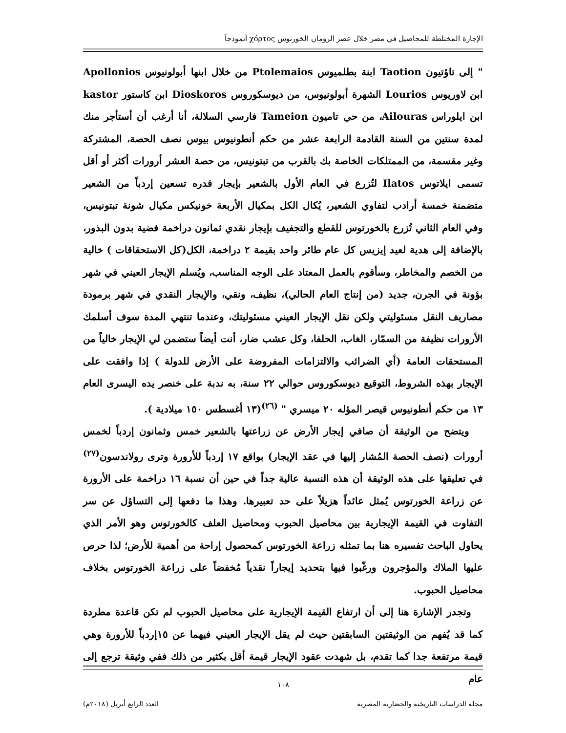الإجارة المختلطة للمحاصيل في مصر خلال عصر الرومان الخورتوس χόρτος أنموذجاً
" إلى تاؤتيون Taotion ابنة بطلميوس Ptolemaios من خلال ابنها أبولونيوس Apollonios ابن لاوريوس Lourios الشهرة أبولونيوس، من ديوسكوروس Dioskoros ابن كاستور kastor ابن ايلوراس Ailouras، من حي تاميون Tameion فارسي السلالة، أنا أرغب أن أستأجر منك لمدة سنتين من السنة القادمة الرابعة عشر من حكم أنطونيوس بيوس نصف الحصة، المشتركة وغير مقسمة، من الممتلكات الخاصة بك بالقرب من تبتونيس، من حصة العشر أرورات أكثر أو أقل تسمى ايلاتوس Ilatos لتُزرع في العام الأول بالشعير بإيجار قدره تسعين إردباً من الشعير متضمنة خمسة أرادب لتفاوي الشعير، يُكال الكل بمكيال الأربعة خونيكس مكيال شونة تبتونيس، وفي العام الثاني تُزرع بالخورتوس للقطع والتجفيف بإيجار نقدي ثمانون دراخمة فضية بدون البذور، بالإضافة إلى هدية لعيد إيزيس كل عام طائر واحد بقيمة ٢ دراخمة، الكل(كل الاستحقاقات ) خالية من الخصم والمخاطر، وسأقوم بالعمل المعتاد على الوجه المناسب، ويُسلم الإيجار العيني في شهر بؤونة في الجرن، جديد (من إنتاج العام الحالي)، نظيف، ونقي، والإيجار النقدي في شهر برمودة مصاريف النقل مسئوليتي ولكن نقل الإيجار العيني مسئوليتك، وعندما تنتهي المدة سوف أسلمك الأرورات نظيفة من السمّار، الغاب، الحلفا، وكل عشب ضار، أنت أيضاً ستضمن لي الإيجار خالياً من المستحقات العامة (أي الضرائب والالتزامات المفروضة على الأرض للدولة ) إذا وافقت على الإيجار بهذه الشروط، التوقيع ديوسكوروس حوالي ٢٢ سنة، به ندبة على خنصر يده اليسرى العام ١٣ من حكم أنطونيوس قيصر المؤله ٢٠ ميسري " <sup>(٢٦)</sup>(١٣ أغسطس ١٥٠ ميلادية ).
ويتضح من الوثيقة أن صافي إيجار الأرض عن زراعتها بالشعير خمس وثمانون إردباً لخمس أرورات (نصف الحصة المُشار إليها في عقد الإيجار) بواقع ١٧ إردباً للأرورة وترى رولاندسون<sup>(٢٧)</sup> في تعليقها على هذه الوثيقة أن هذه النسبة عالية جداً في حين أن نسبة ١٦ دراخمة على الأرورة عن زراعة الخورتوس يُمثل عائداً هزيلاً على حد تعبيرها. وهذا ما دفعها إلى التساؤل عن سر التفاوت في القيمة الإيجارية بين محاصيل الحبوب ومحاصيل العلف كالخورتوس وهو الأمر الذي يحاول الباحث تفسيره هنا بما تمثله زراعة الخورتوس كمحصول إراحة من أهمية للأرض؛ لذا حرص عليها الملاك والمؤجرون ورغّبوا فيها بتحديد إيجاراً نقدياً مُخفضاً على زراعة الخورتوس بخلاف محاصيل الحبوب.
وتجدر الإشارة هنا إلى أن ارتفاع القيمة الإيجارية على محاصيل الحبوب لم تكن قاعدة مطردة كما قد يُفهم من الوثيقتين السابقتين حيث لم يقل الإيجار العيني فيهما عن ١٥إردباً للأرورة وهي قيمة مرتفعة جدا كما تقدم، بل شهدت عقود الإيجار قيمة أقل بكثير من ذلك ففي وثيقة ترجع إلى عام
١٠٨
مجلة الدراسات التاريخية والحضارية المصرية العدد الرابع أبريل (٢٠١٨م)